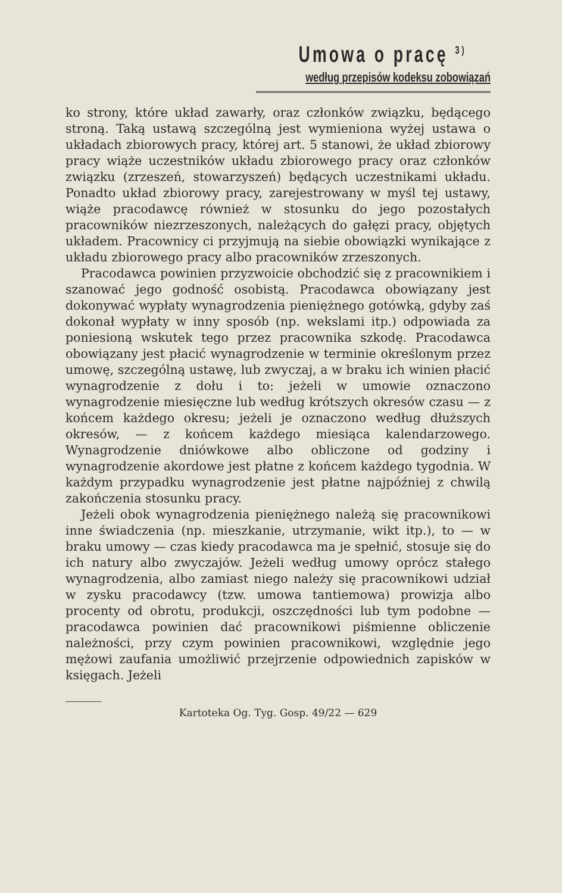Umowa o pracę <sup>3)</sup>
według przepisów kodeksu zobowiązań
ko strony, które układ zawarły, oraz członków związku, będącego stroną. Taką ustawą szczególną jest wymieniona wyżej ustawa o układach zbiorowych pracy, której art. 5 stanowi, że układ zbiorowy pracy wiąże uczestników układu zbiorowego pracy oraz członków związku (zrzeszeń, stowarzyszeń) będących uczestnikami układu. Ponadto układ zbiorowy pracy, zarejestrowany w myśl tej ustawy, wiąże pracodawcę również w stosunku do jego pozostałych pracowników niezrzeszonych, należących do gałęzi pracy, objętych układem. Pracownicy ci przyjmują na siebie obowiązki wynikające z układu zbiorowego pracy albo pracowników zrzeszonych.
Pracodawca powinien przyzwoicie obchodzić się z pracownikiem i szanować jego godność osobistą. Pracodawca obowiązany jest dokonywać wypłaty wynagrodzenia pieniężnego gotówką, gdyby zaś dokonał wypłaty w inny sposób (np. wekslami itp.) odpowiada za poniesioną wskutek tego przez pracownika szkodę. Pracodawca obowiązany jest płacić wynagrodzenie w terminie określonym przez umowę, szczególną ustawę, lub zwyczaj, a w braku ich winien płacić wynagrodzenie z dołu i to: jeżeli w umowie oznaczono wynagrodzenie miesięczne lub według krótszych okresów czasu — z końcem każdego okresu; jeżeli je oznaczono według dłuższych okresów, — z końcem każdego miesiąca kalendarzowego. Wynagrodzenie dniówkowe albo obliczone od godziny i wynagrodzenie akordowe jest płatne z końcem każdego tygodnia. W każdym przypadku wynagrodzenie jest płatne najpóźniej z chwilą zakończenia stosunku pracy.
Jeżeli obok wynagrodzenia pieniężnego należą się pracownikowi inne świadczenia (np. mieszkanie, utrzymanie, wikt itp.), to — w braku umowy — czas kiedy pracodawca ma je spełnić, stosuje się do ich natury albo zwyczajów. Jeżeli według umowy oprócz stałego wynagrodzenia, albo zamiast niego należy się pracownikowi udział w zysku pracodawcy (tzw. umowa tantiemowa) prowizja albo procenty od obrotu, produkcji, oszczędności lub tym podobne — pracodawca powinien dać pracownikowi piśmienne obliczenie należności, przy czym powinien pracownikowi, względnie jego mężowi zaufania umożliwić przejrzenie odpowiednich zapisków w księgach. Jeżeli
Kartoteka Og. Tyg. Gosp. 49/22 — 629